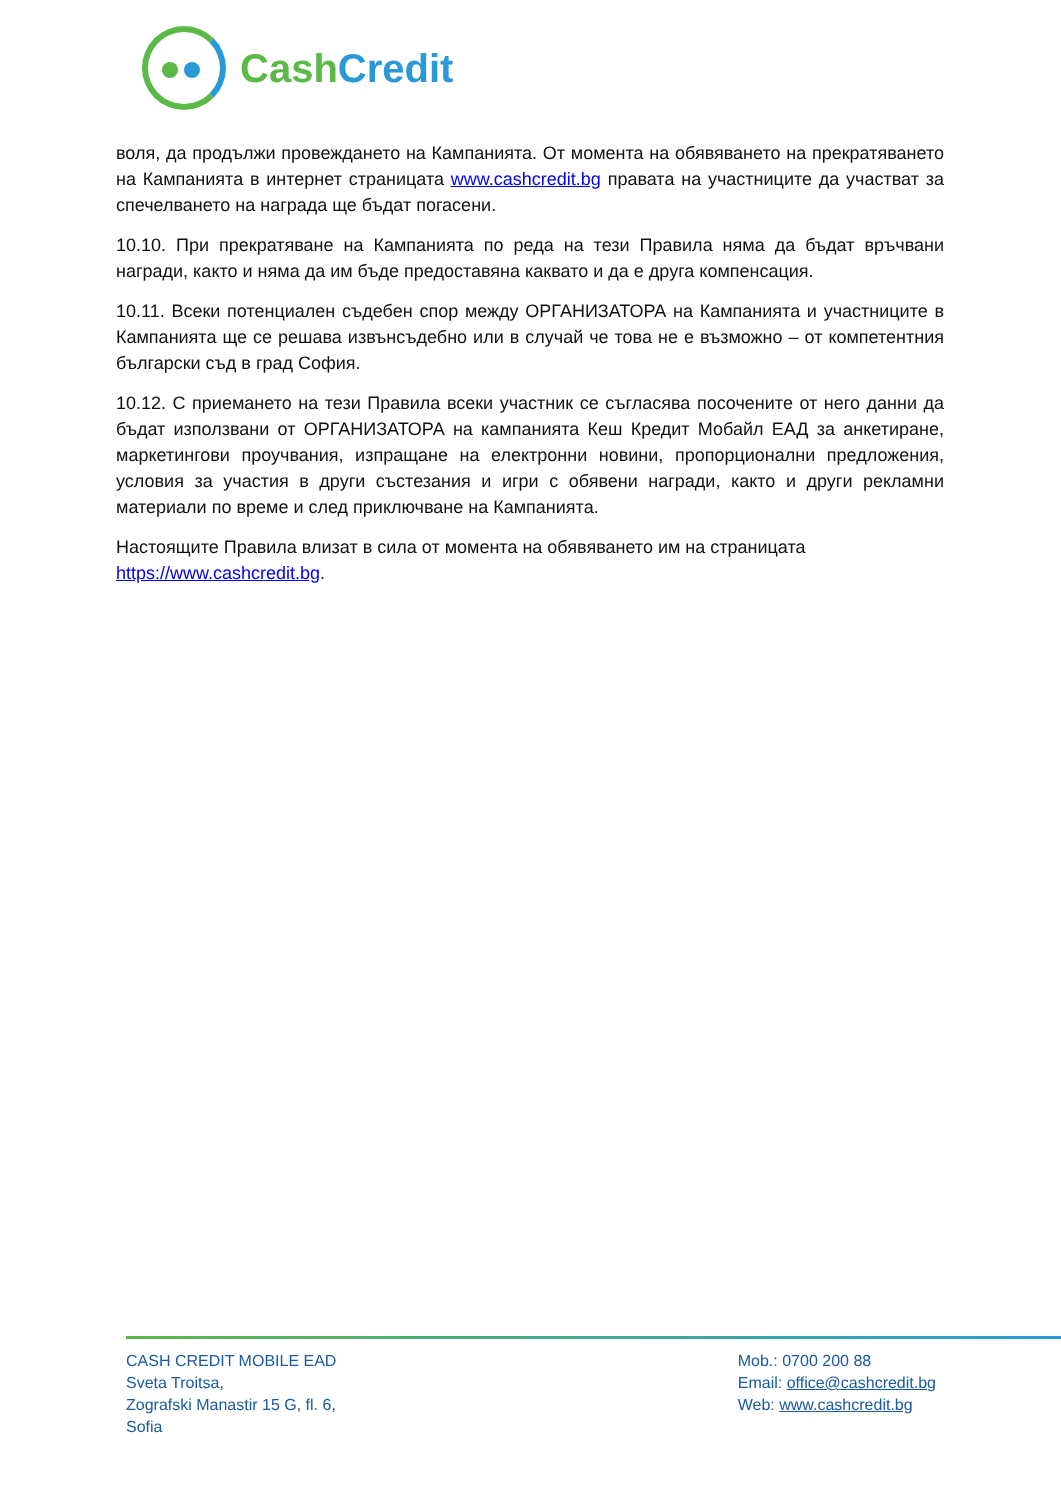CashCredit
воля, да продължи провеждането на Кампанията. От момента на обявяването на прекратяването на Кампанията в интернет страницата www.cashcredit.bg правата на участниците да участват за спечелването на награда ще бъдат погасени.
10.10. При прекратяване на Кампанията по реда на тези Правила няма да бъдат връчвани награди, както и няма да им бъде предоставяна каквато и да е друга компенсация.
10.11. Всеки потенциален съдебен спор между ОРГАНИЗАТОРА на Кампанията и участниците в Кампанията ще се решава извънсъдебно или в случай че това не е възможно – от компетентния български съд в град София.
10.12. С приемането на тези Правила всеки участник се съгласява посочените от него данни да бъдат използвани от ОРГАНИЗАТОРА на кампанията Кеш Кредит Мобайл ЕАД за анкетиране, маркетингови проучвания, изпращане на електронни новини, пропорционални предложения, условия за участия в други състезания и игри с обявени награди, както и други рекламни материали по време и след приключване на Кампанията.
Настоящите Правила влизат в сила от момента на обявяването им на страницата https://www.cashcredit.bg.
CASH CREDIT MOBILE EAD
Sveta Troitsa,
Zografski Manastir 15 G, fl. 6,
Sofia
Mob.: 0700 200 88
Email: office@cashcredit.bg
Web: www.cashcredit.bg